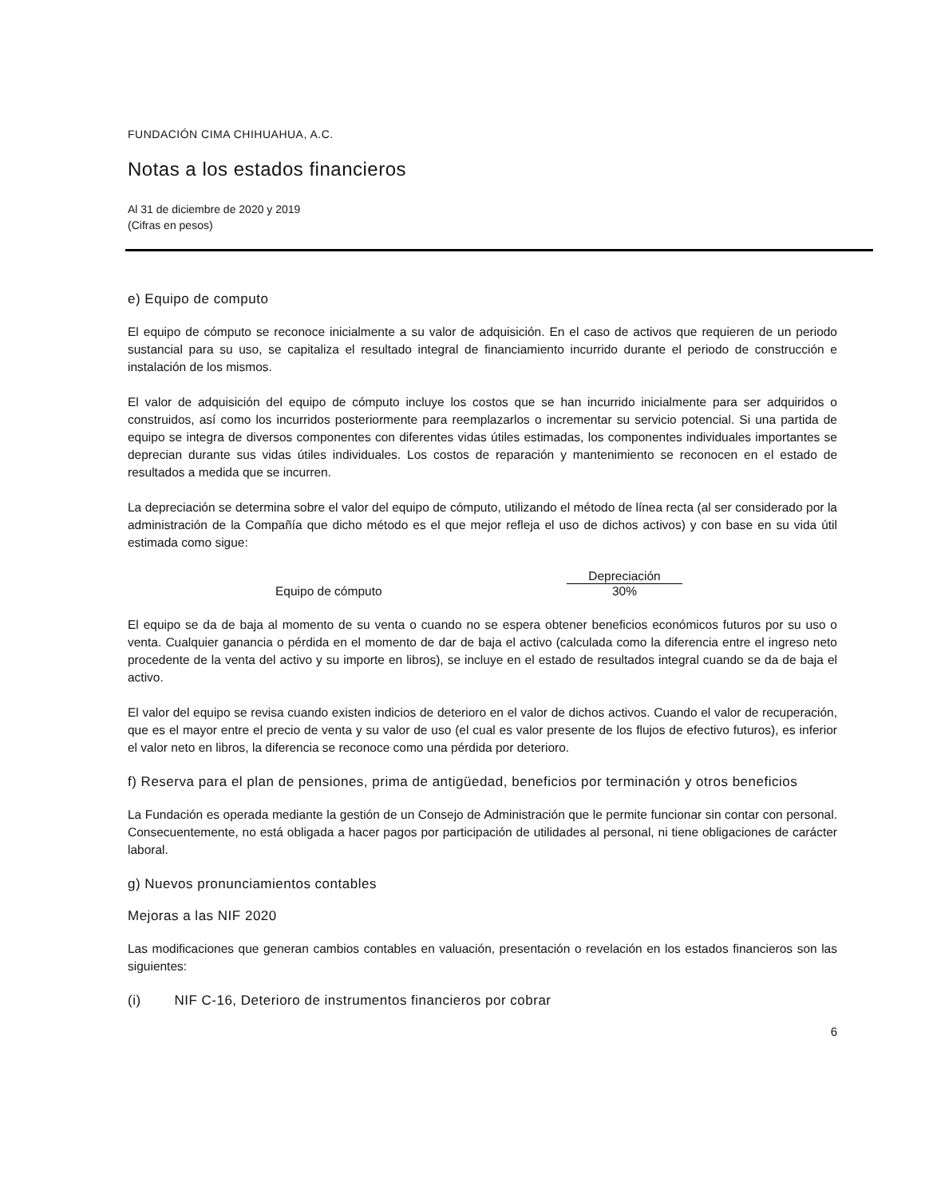FUNDACIÓN CIMA CHIHUAHUA, A.C.
Notas a los estados financieros
Al 31 de diciembre de 2020 y 2019
(Cifras en pesos)
e) Equipo de computo
El equipo de cómputo se reconoce inicialmente a su valor de adquisición. En el caso de activos que requieren de un periodo sustancial para su uso, se capitaliza el resultado integral de financiamiento incurrido durante el periodo de construcción e instalación de los mismos.
El valor de adquisición del equipo de cómputo incluye los costos que se han incurrido inicialmente para ser adquiridos o construidos, así como los incurridos posteriormente para reemplazarlos o incrementar su servicio potencial. Si una partida de equipo se integra de diversos componentes con diferentes vidas útiles estimadas, los componentes individuales importantes se deprecian durante sus vidas útiles individuales. Los costos de reparación y mantenimiento se reconocen en el estado de resultados a medida que se incurren.
La depreciación se determina sobre el valor del equipo de cómputo, utilizando el método de línea recta (al ser considerado por la administración de la Compañía que dicho método es el que mejor refleja el uso de dichos activos) y con base en su vida útil estimada como sigue:
| | Depreciación |
| --- | --- |
| Equipo de cómputo | 30% |
El equipo se da de baja al momento de su venta o cuando no se espera obtener beneficios económicos futuros por su uso o venta. Cualquier ganancia o pérdida en el momento de dar de baja el activo (calculada como la diferencia entre el ingreso neto procedente de la venta del activo y su importe en libros), se incluye en el estado de resultados integral cuando se da de baja el activo.
El valor del equipo se revisa cuando existen indicios de deterioro en el valor de dichos activos. Cuando el valor de recuperación, que es el mayor entre el precio de venta y su valor de uso (el cual es valor presente de los flujos de efectivo futuros), es inferior el valor neto en libros, la diferencia se reconoce como una pérdida por deterioro.
f) Reserva para el plan de pensiones, prima de antigüedad, beneficios por terminación y otros beneficios
La Fundación es operada mediante la gestión de un Consejo de Administración que le permite funcionar sin contar con personal. Consecuentemente, no está obligada a hacer pagos por participación de utilidades al personal, ni tiene obligaciones de carácter laboral.
g) Nuevos pronunciamientos contables
Mejoras a las NIF 2020
Las modificaciones que generan cambios contables en valuación, presentación o revelación en los estados financieros son las siguientes:
(i) NIF C-16, Deterioro de instrumentos financieros por cobrar
6